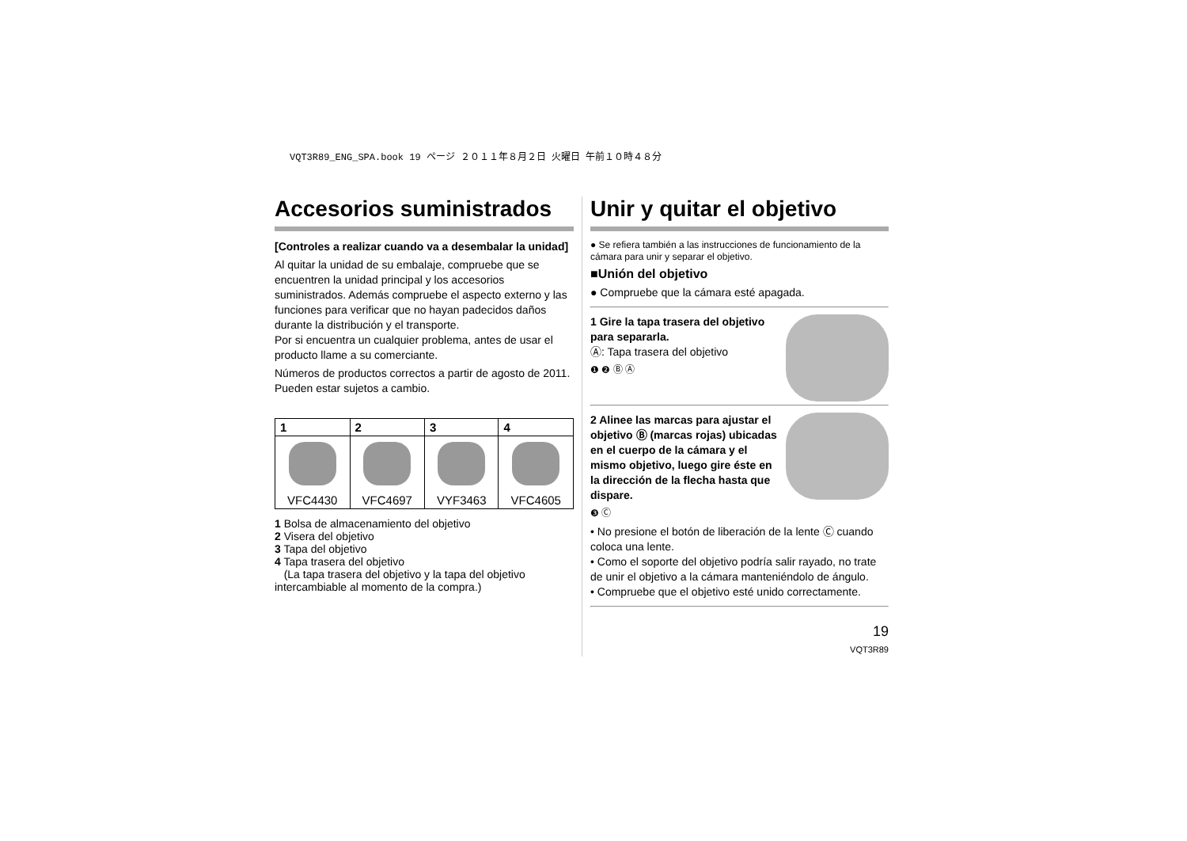VQT3R89_ENG_SPA.book 19 ページ ２０１１年８月２日 火曜日 午前１０時４８分
Accesorios suministrados
[Controles a realizar cuando va a desembalar la unidad]
Al quitar la unidad de su embalaje, compruebe que se encuentren la unidad principal y los accesorios suministrados. Además compruebe el aspecto externo y las funciones para verificar que no hayan padecidos daños durante la distribución y el transporte.
Por si encuentra un cualquier problema, antes de usar el producto llame a su comerciante.
Números de productos correctos a partir de agosto de 2011. Pueden estar sujetos a cambio.
| 1 | 2 | 3 | 4 |
| --- | --- | --- | --- |
| VFC4430 | VFC4697 | VYF3463 | VFC4605 |
1 Bolsa de almacenamiento del objetivo
2 Visera del objetivo
3 Tapa del objetivo
4 Tapa trasera del objetivo
(La tapa trasera del objetivo y la tapa del objetivo intercambiable al momento de la compra.)
Unir y quitar el objetivo
● Se refiera también a las instrucciones de funcionamiento de la cámara para unir y separar el objetivo.
■Unión del objetivo
● Compruebe que la cámara esté apagada.
1 Gire la tapa trasera del objetivo para separarla.
Ⓐ: Tapa trasera del objetivo
❶ ❷ Ⓑ Ⓐ
2 Alinee las marcas para ajustar el objetivo Ⓑ (marcas rojas) ubicadas en el cuerpo de la cámara y el mismo objetivo, luego gire éste en la dirección de la flecha hasta que dispare.
❸ Ⓒ
• No presione el botón de liberación de la lente Ⓒ cuando coloca una lente.
• Como el soporte del objetivo podría salir rayado, no trate de unir el objetivo a la cámara manteniéndolo de ángulo.
• Compruebe que el objetivo esté unido correctamente.
19
VQT3R89